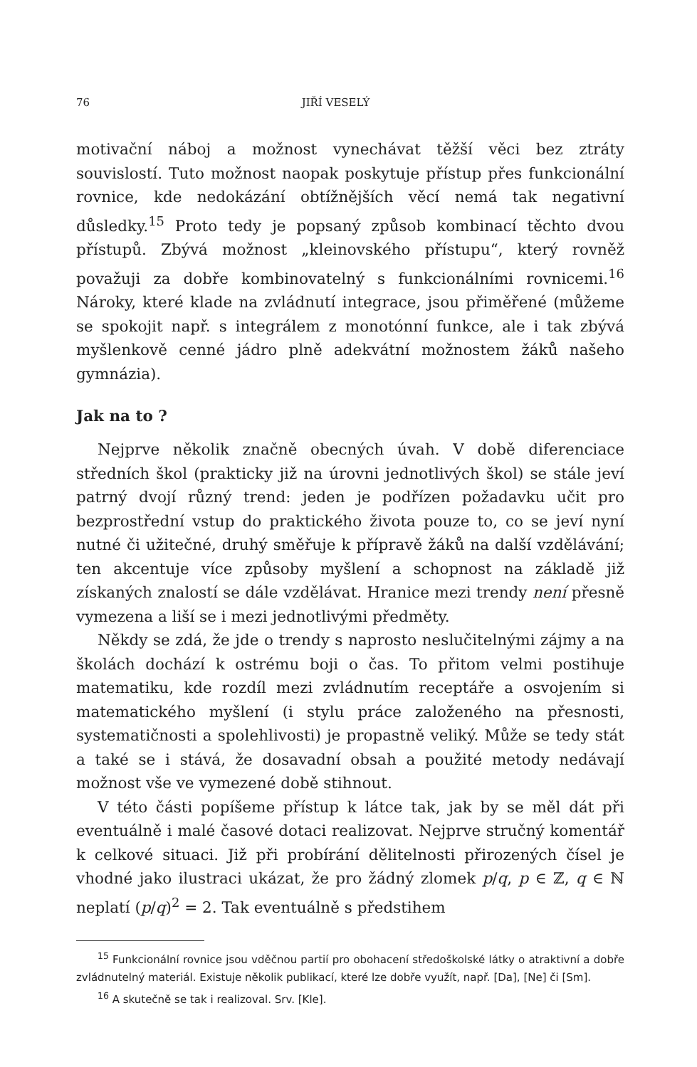76 JIŘÍ VESELÝ
motivační náboj a možnost vynechávat těžší věci bez ztráty souvislostí. Tuto možnost naopak poskytuje přístup přes funkcionální rovnice, kde nedokázání obtížnějších věcí nemá tak negativní důsledky.<sup>15</sup> Proto tedy je popsaný způsob kombinací těchto dvou přístupů. Zbývá možnost „kleinovského přístupu“, který rovněž považuji za dobře kombinovatelný s funkcionálními rovnicemi.<sup>16</sup> Nároky, které klade na zvládnutí integrace, jsou přiměřené (můžeme se spokojit např. s integrálem z monotónní funkce, ale i tak zbývá myšlenkově cenné jádro plně adekvátní možnostem žáků našeho gymnázia).
Jak na to ?
Nejprve několik značně obecných úvah. V době diferenciace středních škol (prakticky již na úrovni jednotlivých škol) se stále jeví patrný dvojí různý trend: jeden je podřízen požadavku učit pro bezprostřední vstup do praktického života pouze to, co se jeví nyní nutné či užitečné, druhý směřuje k přípravě žáků na další vzdělávání; ten akcentuje více způsoby myšlení a schopnost na základě již získaných znalostí se dále vzdělávat. Hranice mezi trendy není přesně vymezena a liší se i mezi jednotlivými předměty.
Někdy se zdá, že jde o trendy s naprosto neslučitelnými zájmy a na školách dochází k ostrému boji o čas. To přitom velmi postihuje matematiku, kde rozdíl mezi zvládnutím receptáře a osvojením si matematického myšlení (i stylu práce založeného na přesnosti, systematičnosti a spolehlivosti) je propastně veliký. Může se tedy stát a také se i stává, že dosavadní obsah a použité metody nedávají možnost vše ve vymezené době stihnout.
V této části popíšeme přístup k látce tak, jak by se měl dát při eventuálně i malé časové dotaci realizovat. Nejprve stručný komentář k celkové situaci. Již při probírání dělitelnosti přirozených čísel je vhodné jako ilustraci ukázat, že pro žádný zlomek p/q, p ∈ ℤ, q ∈ ℕ neplatí (p/q)<sup>2</sup> = 2. Tak eventuálně s předstihem
<sup>15</sup> Funkcionální rovnice jsou vděčnou partií pro obohacení středoškolské látky o atraktivní a dobře zvládnutelný materiál. Existuje několik publikací, které lze dobře využít, např. [Da], [Ne] či [Sm].
<sup>16</sup> A skutečně se tak i realizoval. Srv. [Kle].